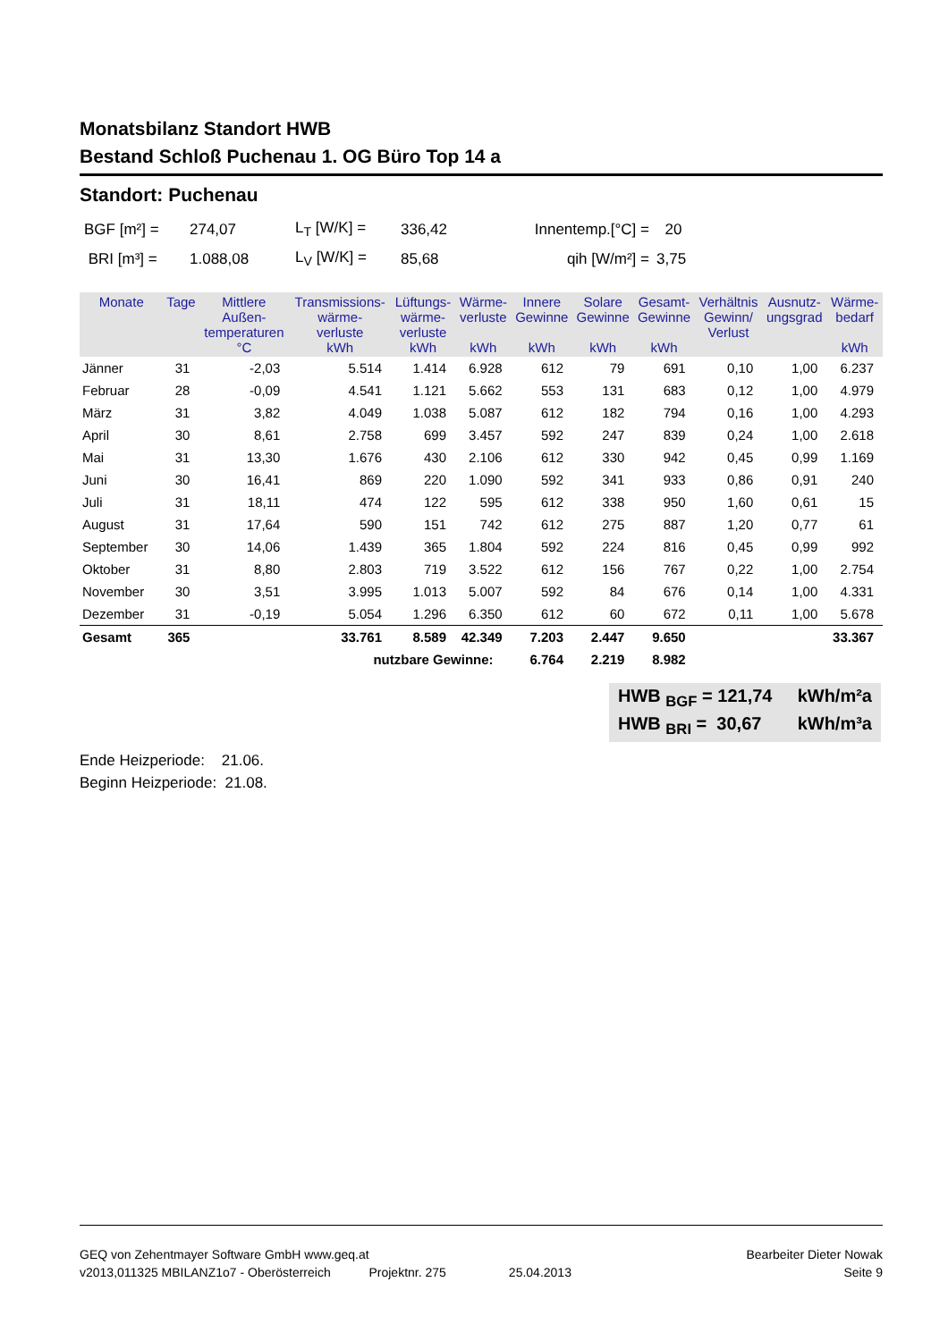Monatsbilanz Standort HWB
Bestand Schloß Puchenau 1. OG Büro Top 14 a
Standort: Puchenau
| BGF [m²] = | 274,07 | L<sub>T</sub> [W/K] = | 336,42 | Innentemp.[°C] = | 20 |
| BRI [m³] = | 1.088,08 | L<sub>V</sub> [W/K] = | 85,68 | qih [W/m²] = | 3,75 |
| Monate | Tage | Mittlere Außen- temperaturen °C | Transmissions- wärme- verluste kWh | Lüftungs- wärme- verluste kWh | Wärme- verluste kWh | Innere Gewinne kWh | Solare Gewinne kWh | Gesamt- Gewinne kWh | Verhältnis Gewinn/ Verlust | Ausnutz- ungsgrad | Wärme- bedarf kWh |
| --- | --- | --- | --- | --- | --- | --- | --- | --- | --- | --- | --- |
| Jänner | 31 | -2,03 | 5.514 | 1.414 | 6.928 | 612 | 79 | 691 | 0,10 | 1,00 | 6.237 |
| Februar | 28 | -0,09 | 4.541 | 1.121 | 5.662 | 553 | 131 | 683 | 0,12 | 1,00 | 4.979 |
| März | 31 | 3,82 | 4.049 | 1.038 | 5.087 | 612 | 182 | 794 | 0,16 | 1,00 | 4.293 |
| April | 30 | 8,61 | 2.758 | 699 | 3.457 | 592 | 247 | 839 | 0,24 | 1,00 | 2.618 |
| Mai | 31 | 13,30 | 1.676 | 430 | 2.106 | 612 | 330 | 942 | 0,45 | 0,99 | 1.169 |
| Juni | 30 | 16,41 | 869 | 220 | 1.090 | 592 | 341 | 933 | 0,86 | 0,91 | 240 |
| Juli | 31 | 18,11 | 474 | 122 | 595 | 612 | 338 | 950 | 1,60 | 0,61 | 15 |
| August | 31 | 17,64 | 590 | 151 | 742 | 612 | 275 | 887 | 1,20 | 0,77 | 61 |
| September | 30 | 14,06 | 1.439 | 365 | 1.804 | 592 | 224 | 816 | 0,45 | 0,99 | 992 |
| Oktober | 31 | 8,80 | 2.803 | 719 | 3.522 | 612 | 156 | 767 | 0,22 | 1,00 | 2.754 |
| November | 30 | 3,51 | 3.995 | 1.013 | 5.007 | 592 | 84 | 676 | 0,14 | 1,00 | 4.331 |
| Dezember | 31 | -0,19 | 5.054 | 1.296 | 6.350 | 612 | 60 | 672 | 0,11 | 1,00 | 5.678 |
| Gesamt | 365 | | 33.761 | 8.589 | 42.349 | 7.203 | 2.447 | 9.650 | | | 33.367 |
| nutzbare Gewinne: | | | | | | 6.764 | 2.219 | 8.982 | | | |
HWB <sub>BGF</sub> = 121,74 kWh/m²a
HWB <sub>BRI</sub> = 30,67 kWh/m³a
Ende Heizperiode: 21.06.
Beginn Heizperiode: 21.08.
GEQ von Zehentmayer Software GmbH www.geq.at Bearbeiter Dieter Nowak
v2013,011325 MBILANZ1o7 - Oberösterreich Projektnr. 275 25.04.2013 Seite 9